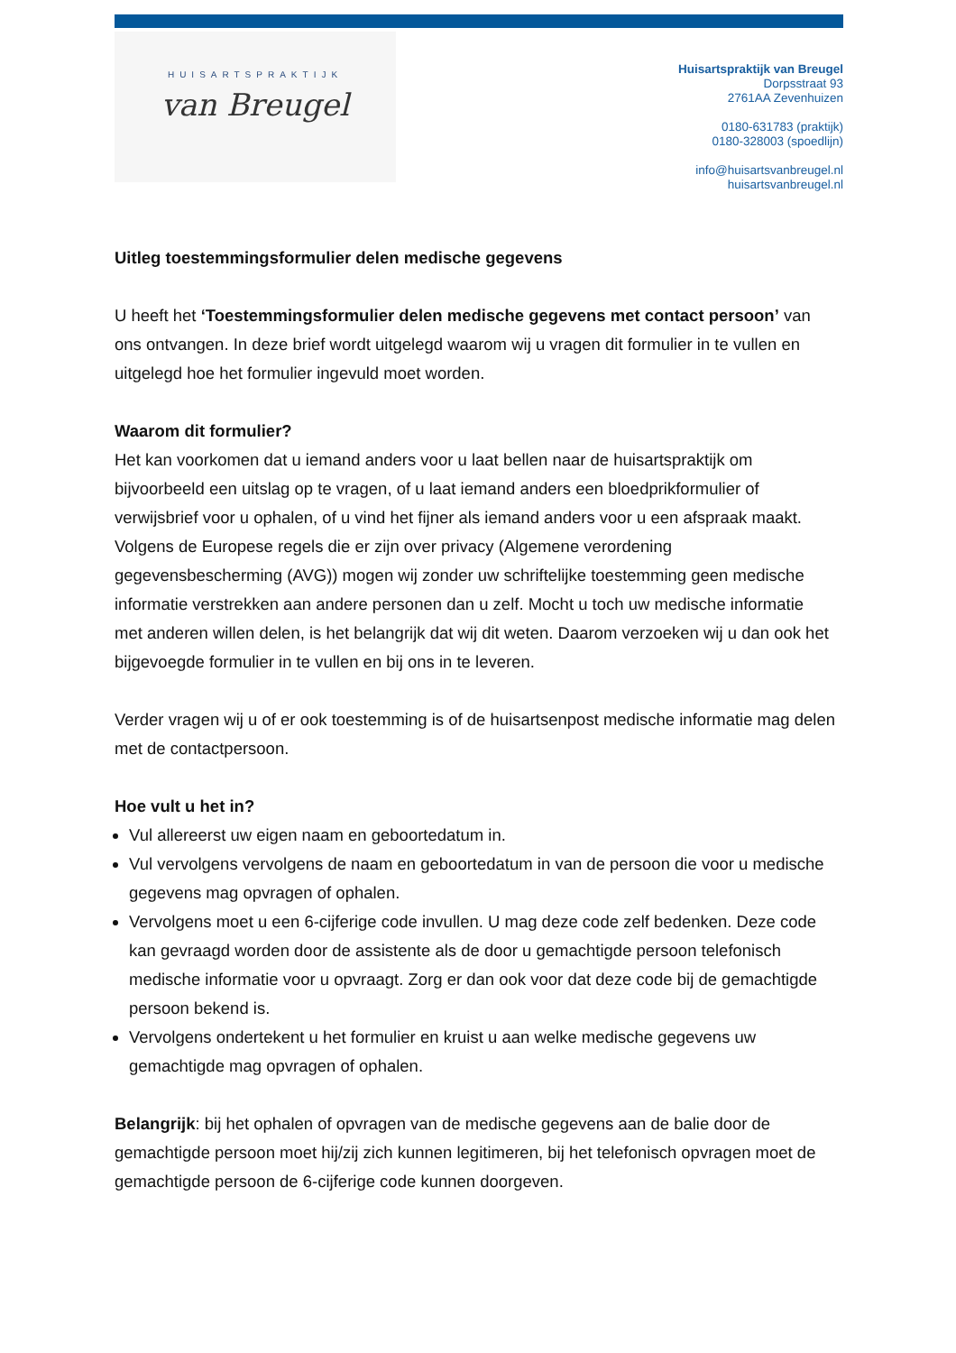HUISARTSPRAKTIJK
van Breugel
Huisartspraktijk van Breugel
Dorpsstraat 93
2761AA Zevenhuizen
0180-631783 (praktijk)
0180-328003 (spoedlijn)
info@huisartsvanbreugel.nl
huisartsvanbreugel.nl
Uitleg toestemmingsformulier delen medische gegevens
U heeft het ‘Toestemmingsformulier delen medische gegevens met contact persoon’ van ons ontvangen. In deze brief wordt uitgelegd waarom wij u vragen dit formulier in te vullen en uitgelegd hoe het formulier ingevuld moet worden.
Waarom dit formulier?
Het kan voorkomen dat u iemand anders voor u laat bellen naar de huisartspraktijk om bijvoorbeeld een uitslag op te vragen, of u laat iemand anders een bloedprikformulier of verwijsbrief voor u ophalen, of u vind het fijner als iemand anders voor u een afspraak maakt. Volgens de Europese regels die er zijn over privacy (Algemene verordening gegevensbescherming (AVG)) mogen wij zonder uw schriftelijke toestemming geen medische informatie verstrekken aan andere personen dan u zelf. Mocht u toch uw medische informatie met anderen willen delen, is het belangrijk dat wij dit weten. Daarom verzoeken wij u dan ook het bijgevoegde formulier in te vullen en bij ons in te leveren.
Verder vragen wij u of er ook toestemming is of de huisartsenpost medische informatie mag delen met de contactpersoon.
Hoe vult u het in?
Vul allereerst uw eigen naam en geboortedatum in.
Vul vervolgens vervolgens de naam en geboortedatum in van de persoon die voor u medische gegevens mag opvragen of ophalen.
Vervolgens moet u een 6-cijferige code invullen. U mag deze code zelf bedenken. Deze code kan gevraagd worden door de assistente als de door u gemachtigde persoon telefonisch medische informatie voor u opvraagt. Zorg er dan ook voor dat deze code bij de gemachtigde persoon bekend is.
Vervolgens ondertekent u het formulier en kruist u aan welke medische gegevens uw gemachtigde mag opvragen of ophalen.
Belangrijk: bij het ophalen of opvragen van de medische gegevens aan de balie door de gemachtigde persoon moet hij/zij zich kunnen legitimeren, bij het telefonisch opvragen moet de gemachtigde persoon de 6-cijferige code kunnen doorgeven.